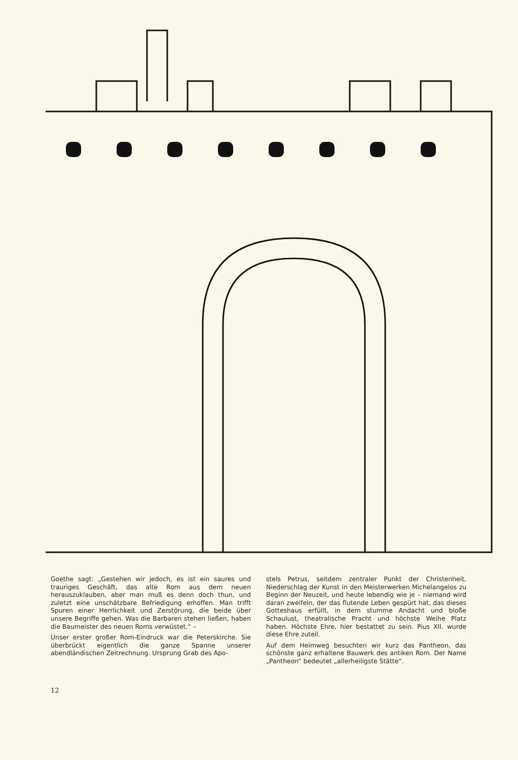Goethe sagt: „Gestehen wir jedoch, es ist ein saures und trauriges Geschäft, das alte Rom aus dem neuen herauszuklauben, aber man muß es denn doch thun, und zuletzt eine unschätzbare Befriedigung erhoffen. Man trifft Spuren einer Herrlichkeit und Zerstörung, die beide über unsere Begriffe gehen. Was die Barbaren stehen ließen, haben die Baumeister des neuen Roms verwüstet.“ –
Unser erster großer Rom-Eindruck war die Peterskirche. Sie überbrückt eigentlich die ganze Spanne unserer abendländischen Zeitrechnung. Ursprung Grab des Apo-
stels Petrus, seitdem zentraler Punkt der Christenheit, Niederschlag der Kunst in den Meisterwerken Michelangelos zu Beginn der Neuzeit, und heute lebendig wie je – niemand wird daran zweifeln, der das flutende Leben gespürt hat, das dieses Gotteshaus erfüllt, in dem stumme Andacht und bloße Schaulust, theatralische Pracht und höchste Weihe Platz haben. Höchste Ehre, hier bestattet zu sein. Pius XII. wurde diese Ehre zuteil.
Auf dem Heimweg besuchten wir kurz das Pantheon, das schönste ganz erhaltene Bauwerk des antiken Rom. Der Name „Pantheon“ bedeutet „allerheiligste Stätte“.
12